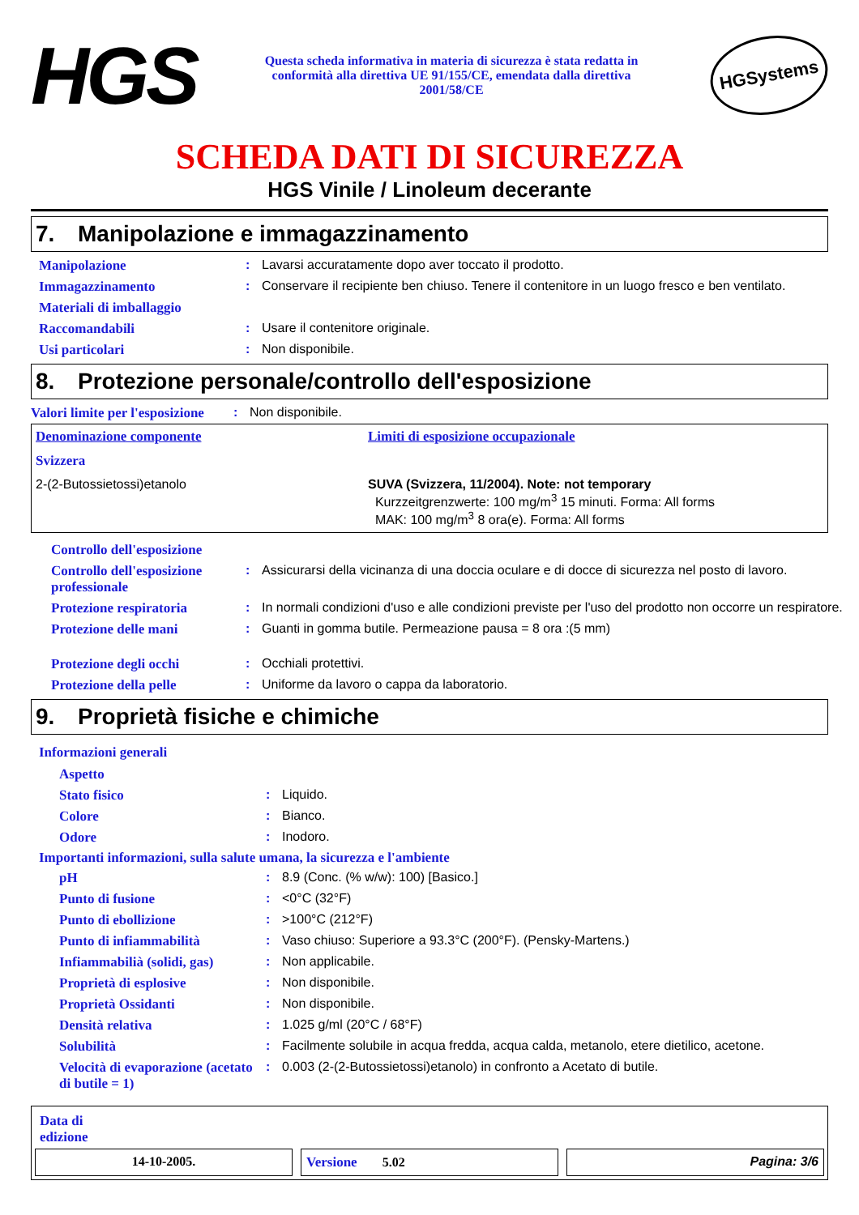HGS
Questa scheda informativa in materia di sicurezza è stata redatta in conformità alla direttiva UE 91/155/CE, emendata dalla direttiva 2001/58/CE
HGSystems
SCHEDA DATI DI SICUREZZA
HGS Vinile / Linoleum decerante
7. Manipolazione e immagazzinamento
| Manipolazione | : | Lavarsi accuratamente dopo aver toccato il prodotto. |
| Immagazzinamento | : | Conservare il recipiente ben chiuso. Tenere il contenitore in un luogo fresco e ben ventilato. |
| Materiali di imballaggio | | |
| Raccomandabili | : | Usare il contenitore originale. |
| Usi particolari | : | Non disponibile. |
8. Protezione personale/controllo dell'esposizione
| Valori limite per l'esposizione | : | Non disponibile. |
| Denominazione componente | Limiti di esposizione occupazionale |
| Svizzera | |
| 2-(2-Butossietossi)etanolo | SUVA (Svizzera, 11/2004). Note: not temporary Kurzzeitgrenzwerte: 100 mg/m<sup>3</sup> 15 minuti. Forma: All forms MAK: 100 mg/m<sup>3</sup> 8 ora(e). Forma: All forms |
| Controllo dell'esposizione | | |
| Controllo dell'esposizione professionale | : | Assicurarsi della vicinanza di una doccia oculare e di docce di sicurezza nel posto di lavoro. |
| Protezione respiratoria | : | In normali condizioni d'uso e alle condizioni previste per l'uso del prodotto non occorre un respiratore. |
| Protezione delle mani | : | Guanti in gomma butile. Permeazione pausa = 8 ora :(5 mm) |
| Protezione degli occhi | : | Occhiali protettivi. |
| Protezione della pelle | : | Uniforme da lavoro o cappa da laboratorio. |
9. Proprietà fisiche e chimiche
Informazioni generali
| Aspetto | | |
| Stato fisico | : | Liquido. |
| Colore | : | Bianco. |
| Odore | : | Inodoro. |
Importanti informazioni, sulla salute umana, la sicurezza e l'ambiente
| pH | : | 8.9 (Conc. (% w/w): 100) [Basico.] |
| Punto di fusione | : | <0°C (32°F) |
| Punto di ebollizione | : | >100°C (212°F) |
| Punto di infiammabilità | : | Vaso chiuso: Superiore a 93.3°C (200°F). (Pensky-Martens.) |
| Infiammabilià (solidi, gas) | : | Non applicabile. |
| Proprietà di esplosive | : | Non disponibile. |
| Proprietà Ossidanti | : | Non disponibile. |
| Densità relativa | : | 1.025 g/ml (20°C / 68°F) |
| Solubilità | : | Facilmente solubile in acqua fredda, acqua calda, metanolo, etere dietilico, acetone. |
| Velocità di evaporazione (acetato di butile = 1) | : | 0.003 (2-(2-Butossietossi)etanolo) in confronto a Acetato di butile. |
Data di
edizione
14-10-2005. Versione 5.02 Pagina: 3/6